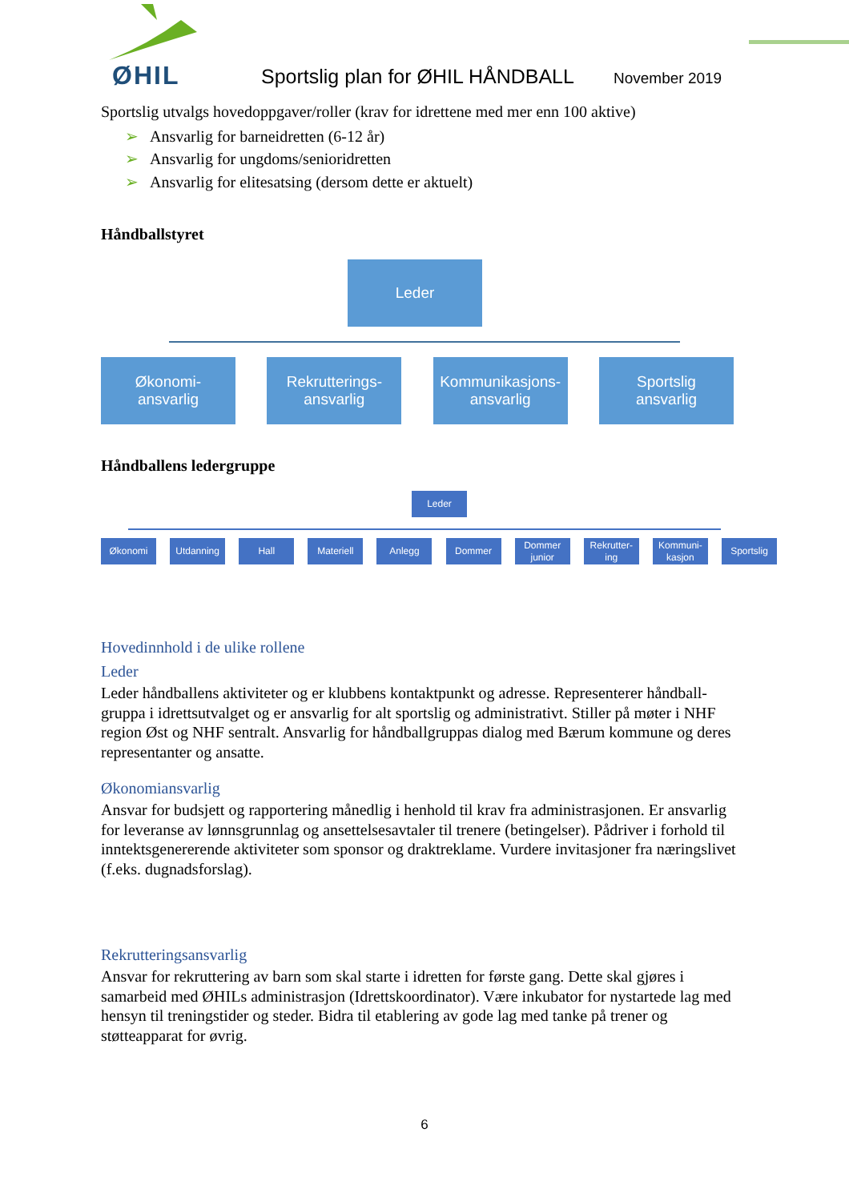ØHIL
Sportslig plan for ØHIL HÅNDBALL
November 2019
Sportslig utvalgs hovedoppgaver/roller (krav for idrettene med mer enn 100 aktive)
➢ Ansvarlig for barneidretten (6-12 år)
➢ Ansvarlig for ungdoms/senioridretten
➢ Ansvarlig for elitesatsing (dersom dette er aktuelt)
Håndballstyret
Leder
Økonomi-
ansvarlig
Rekrutterings-
ansvarlig
Kommunikasjons-
ansvarlig
Sportslig
ansvarlig
Håndballens ledergruppe
Leder
Økonomi Utdanning Hall Materiell Anlegg Dommer Dommer junior
Rekrutter-ing
Kommuni-kasjon
Sportslig
Hovedinnhold i de ulike rollene
Leder
Leder håndballens aktiviteter og er klubbens kontaktpunkt og adresse. Representerer håndball-gruppa i idrettsutvalget og er ansvarlig for alt sportslig og administrativt. Stiller på møter i NHF region Øst og NHF sentralt. Ansvarlig for håndballgruppas dialog med Bærum kommune og deres representanter og ansatte.
Økonomiansvarlig
Ansvar for budsjett og rapportering månedlig i henhold til krav fra administrasjonen. Er ansvarlig for leveranse av lønnsgrunnlag og ansettelsesavtaler til trenere (betingelser). Pådriver i forhold til inntektsgenererende aktiviteter som sponsor og draktreklame. Vurdere invitasjoner fra næringslivet (f.eks. dugnadsforslag).
Rekrutteringsansvarlig
Ansvar for rekruttering av barn som skal starte i idretten for første gang. Dette skal gjøres i samarbeid med ØHILs administrasjon (Idrettskoordinator). Være inkubator for nystartede lag med hensyn til treningstider og steder. Bidra til etablering av gode lag med tanke på trener og støtteapparat for øvrig.
6